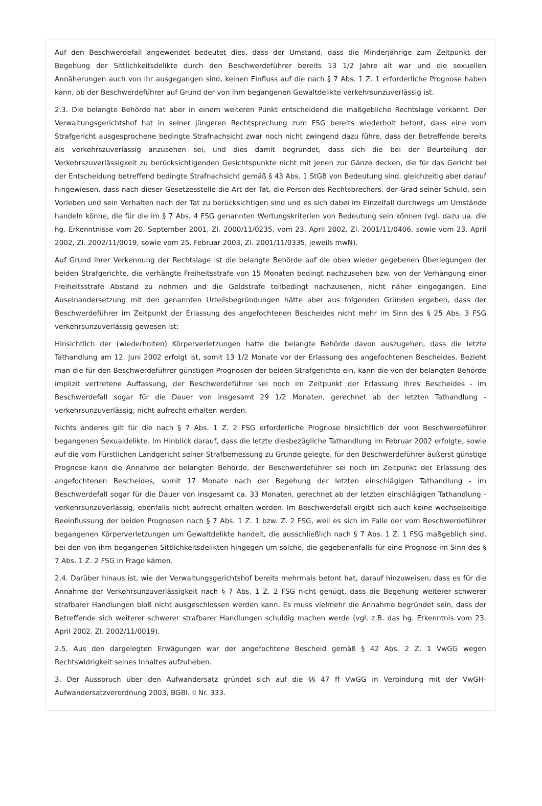Auf den Beschwerdefall angewendet bedeutet dies, dass der Umstand, dass die Minderjährige zum Zeitpunkt der Begehung der Sittlichkeitsdelikte durch den Beschwerdeführer bereits 13 1/2 Jahre alt war und die sexuellen Annäherungen auch von ihr ausgegangen sind, keinen Einfluss auf die nach § 7 Abs. 1 Z. 1 erforderliche Prognose haben kann, ob der Beschwerdeführer auf Grund der von ihm begangenen Gewaltdelikte verkehrsunzuverlässig ist.
2.3. Die belangte Behörde hat aber in einem weiteren Punkt entscheidend die maßgebliche Rechtslage verkannt. Der Verwaltungsgerichtshof hat in seiner jüngeren Rechtsprechung zum FSG bereits wiederholt betont, dass eine vom Strafgericht ausgesprochene bedingte Strafnachsicht zwar noch nicht zwingend dazu führe, dass der Betreffende bereits als verkehrszuverlässig anzusehen sei, und dies damit begründet, dass sich die bei der Beurteilung der Verkehrszuverlässigkeit zu berücksichtigenden Gesichtspunkte nicht mit jenen zur Gänze decken, die für das Gericht bei der Entscheidung betreffend bedingte Strafnachsicht gemäß § 43 Abs. 1 StGB von Bedeutung sind, gleichzeitig aber darauf hingewiesen, dass nach dieser Gesetzesstelle die Art der Tat, die Person des Rechtsbrechers, der Grad seiner Schuld, sein Vorleben und sein Verhalten nach der Tat zu berücksichtigen sind und es sich dabei im Einzelfall durchwegs um Umstände handeln könne, die für die im § 7 Abs. 4 FSG genannten Wertungskriterien von Bedeutung sein können (vgl. dazu ua. die hg. Erkenntnisse vom 20. September 2001, Zl. 2000/11/0235, vom 23. April 2002, Zl. 2001/11/0406, sowie vom 23. April 2002, Zl. 2002/11/0019, sowie vom 25. Februar 2003, Zl. 2001/11/0335, jeweils mwN).
Auf Grund ihrer Verkennung der Rechtslage ist die belangte Behörde auf die oben wieder gegebenen Überlegungen der beiden Strafgerichte, die verhängte Freiheitsstrafe von 15 Monaten bedingt nachzusehen bzw. von der Verhängung einer Freiheitsstrafe Abstand zu nehmen und die Geldstrafe teilbedingt nachzusehen, nicht näher eingegangen. Eine Auseinandersetzung mit den genannten Urteilsbegründungen hätte aber aus folgenden Gründen ergeben, dass der Beschwerdeführer im Zeitpunkt der Erlassung des angefochtenen Bescheides nicht mehr im Sinn des § 25 Abs. 3 FSG verkehrsunzuverlässig gewesen ist:
Hinsichtlich der (wiederholten) Körperverletzungen hatte die belangte Behörde davon auszugehen, dass die letzte Tathandlung am 12. Juni 2002 erfolgt ist, somit 13 1/2 Monate vor der Erlassung des angefochtenen Bescheides. Bezieht man die für den Beschwerdeführer günstigen Prognosen der beiden Strafgerichte ein, kann die von der belangten Behörde implizit vertretene Auffassung, der Beschwerdeführer sei noch im Zeitpunkt der Erlassung ihres Bescheides - im Beschwerdefall sogar für die Dauer von insgesamt 29 1/2 Monaten, gerechnet ab der letzten Tathandlung - verkehrsunzuverlässig, nicht aufrecht erhalten werden.
Nichts anderes gilt für die nach § 7 Abs. 1 Z. 2 FSG erforderliche Prognose hinsichtlich der vom Beschwerdeführer begangenen Sexualdelikte. Im Hinblick darauf, dass die letzte diesbezügliche Tathandlung im Februar 2002 erfolgte, sowie auf die vom Fürstlichen Landgericht seiner Strafbemessung zu Grunde gelegte, für den Beschwerdeführer äußerst günstige Prognose kann die Annahme der belangten Behörde, der Beschwerdeführer sei noch im Zeitpunkt der Erlassung des angefochtenen Bescheides, somit 17 Monate nach der Begehung der letzten einschlägigen Tathandlung - im Beschwerdefall sogar für die Dauer von insgesamt ca. 33 Monaten, gerechnet ab der letzten einschlägigen Tathandlung - verkehrsunzuverlässig, ebenfalls nicht aufrecht erhalten werden. Im Beschwerdefall ergibt sich auch keine wechselseitige Beeinflussung der beiden Prognosen nach § 7 Abs. 1 Z. 1 bzw. Z. 2 FSG, weil es sich im Falle der vom Beschwerdeführer begangenen Körperverletzungen um Gewaltdelikte handelt, die ausschließlich nach § 7 Abs. 1 Z. 1 FSG maßgeblich sind, bei den von ihm begangenen Sittlichkeitsdelikten hingegen um solche, die gegebenenfalls für eine Prognose im Sinn des § 7 Abs. 1 Z. 2 FSG in Frage kämen.
2.4. Darüber hinaus ist, wie der Verwaltungsgerichtshof bereits mehrmals betont hat, darauf hinzuweisen, dass es für die Annahme der Verkehrsunzuverlässigkeit nach § 7 Abs. 1 Z. 2 FSG nicht genügt, dass die Begehung weiterer schwerer strafbarer Handlungen bloß nicht ausgeschlossen werden kann. Es muss vielmehr die Annahme begründet sein, dass der Betreffende sich weiterer schwerer strafbarer Handlungen schuldig machen werde (vgl. z.B. das hg. Erkenntnis vom 23. April 2002, Zl. 2002/11/0019).
2.5. Aus den dargelegten Erwägungen war der angefochtene Bescheid gemäß § 42 Abs. 2 Z. 1 VwGG wegen Rechtswidrigkeit seines Inhaltes aufzuheben.
3. Der Ausspruch über den Aufwandersatz gründet sich auf die §§ 47 ff VwGG in Verbindung mit der VwGH-Aufwandersatzverordnung 2003, BGBl. II Nr. 333.